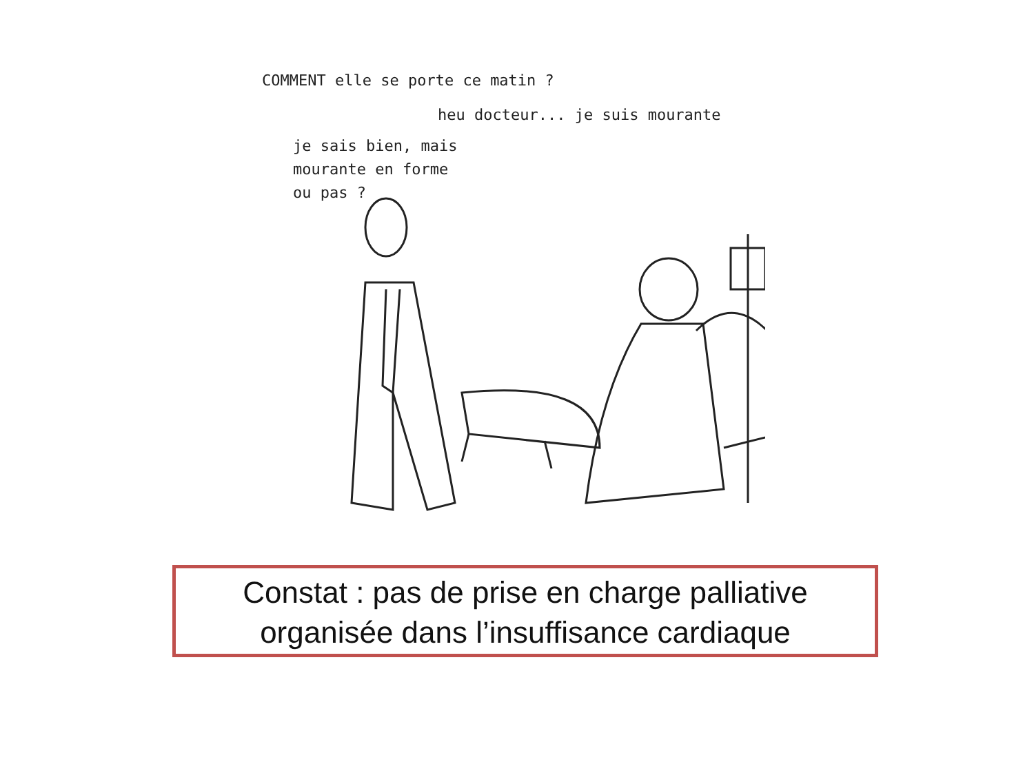COMMENT elle se porte ce matin ?
heu docteur... je suis mourante
je sais bien, mais
mourante en forme
ou pas ?
Constat : pas de prise en charge palliative
organisée dans l’insuffisance cardiaque